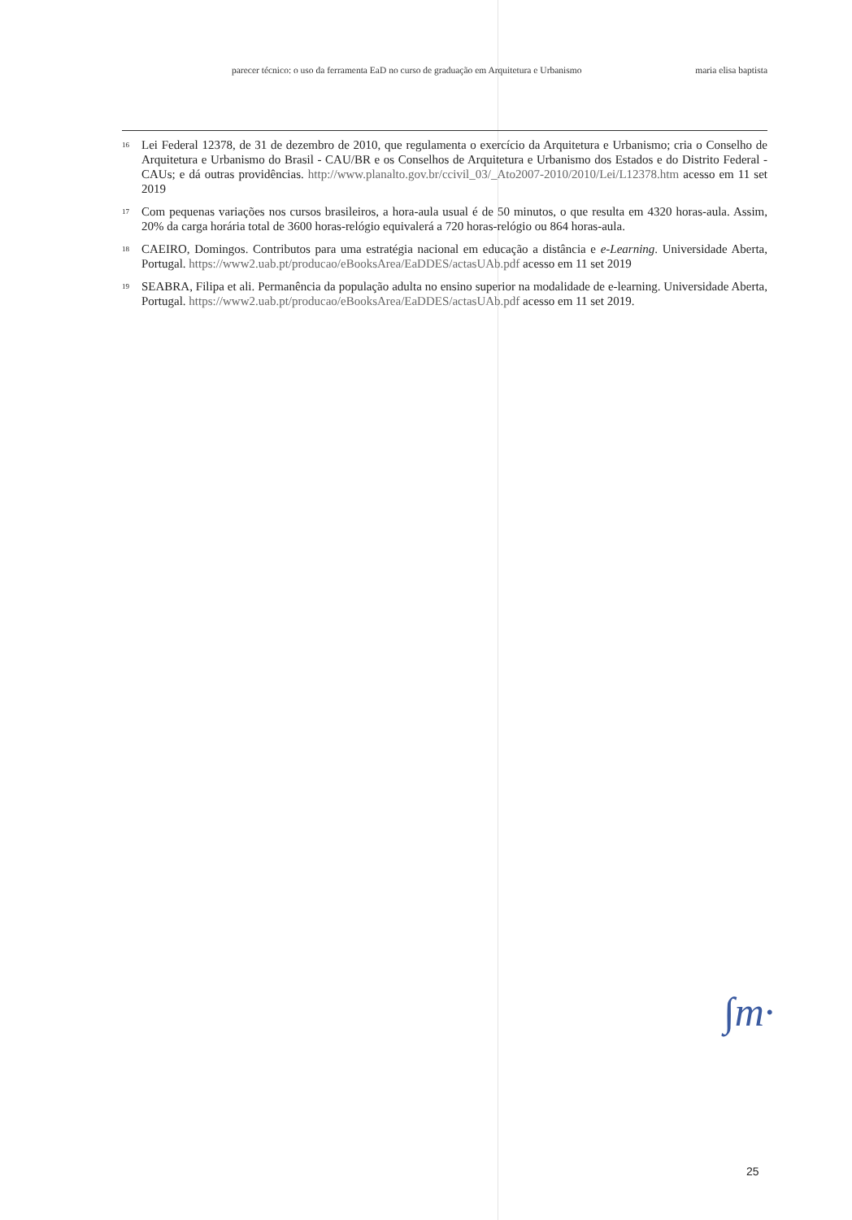parecer técnico: o uso da ferramenta EaD no curso de graduação em Arquitetura e Urbanismo maria elisa baptista
<sup>16</sup>
Lei Federal 12378, de 31 de dezembro de 2010, que regulamenta o exercício da Arquitetura e Urbanismo; cria o Conselho de Arquitetura e Urbanismo do Brasil - CAU/BR e os Conselhos de Arquitetura e Urbanismo dos Estados e do Distrito Federal - CAUs; e dá outras providências. http://www.planalto.gov.br/ccivil_03/_Ato2007-2010/2010/Lei/L12378.htm acesso em 11 set 2019
<sup>17</sup>
Com pequenas variações nos cursos brasileiros, a hora-aula usual é de 50 minutos, o que resulta em 4320 horas-aula. Assim, 20% da carga horária total de 3600 horas-relógio equivalerá a 720 horas-relógio ou 864 horas-aula.
<sup>18</sup>
CAEIRO, Domingos. Contributos para uma estratégia nacional em educação a distância e e-Learning. Universidade Aberta, Portugal. https://www2.uab.pt/producao/eBooksArea/EaDDES/actasUAb.pdf acesso em 11 set 2019
<sup>19</sup>
SEABRA, Filipa et ali. Permanência da população adulta no ensino superior na modalidade de e-learning. Universidade Aberta, Portugal. https://www2.uab.pt/producao/eBooksArea/EaDDES/actasUAb.pdf acesso em 11 set 2019.
∫m·
25